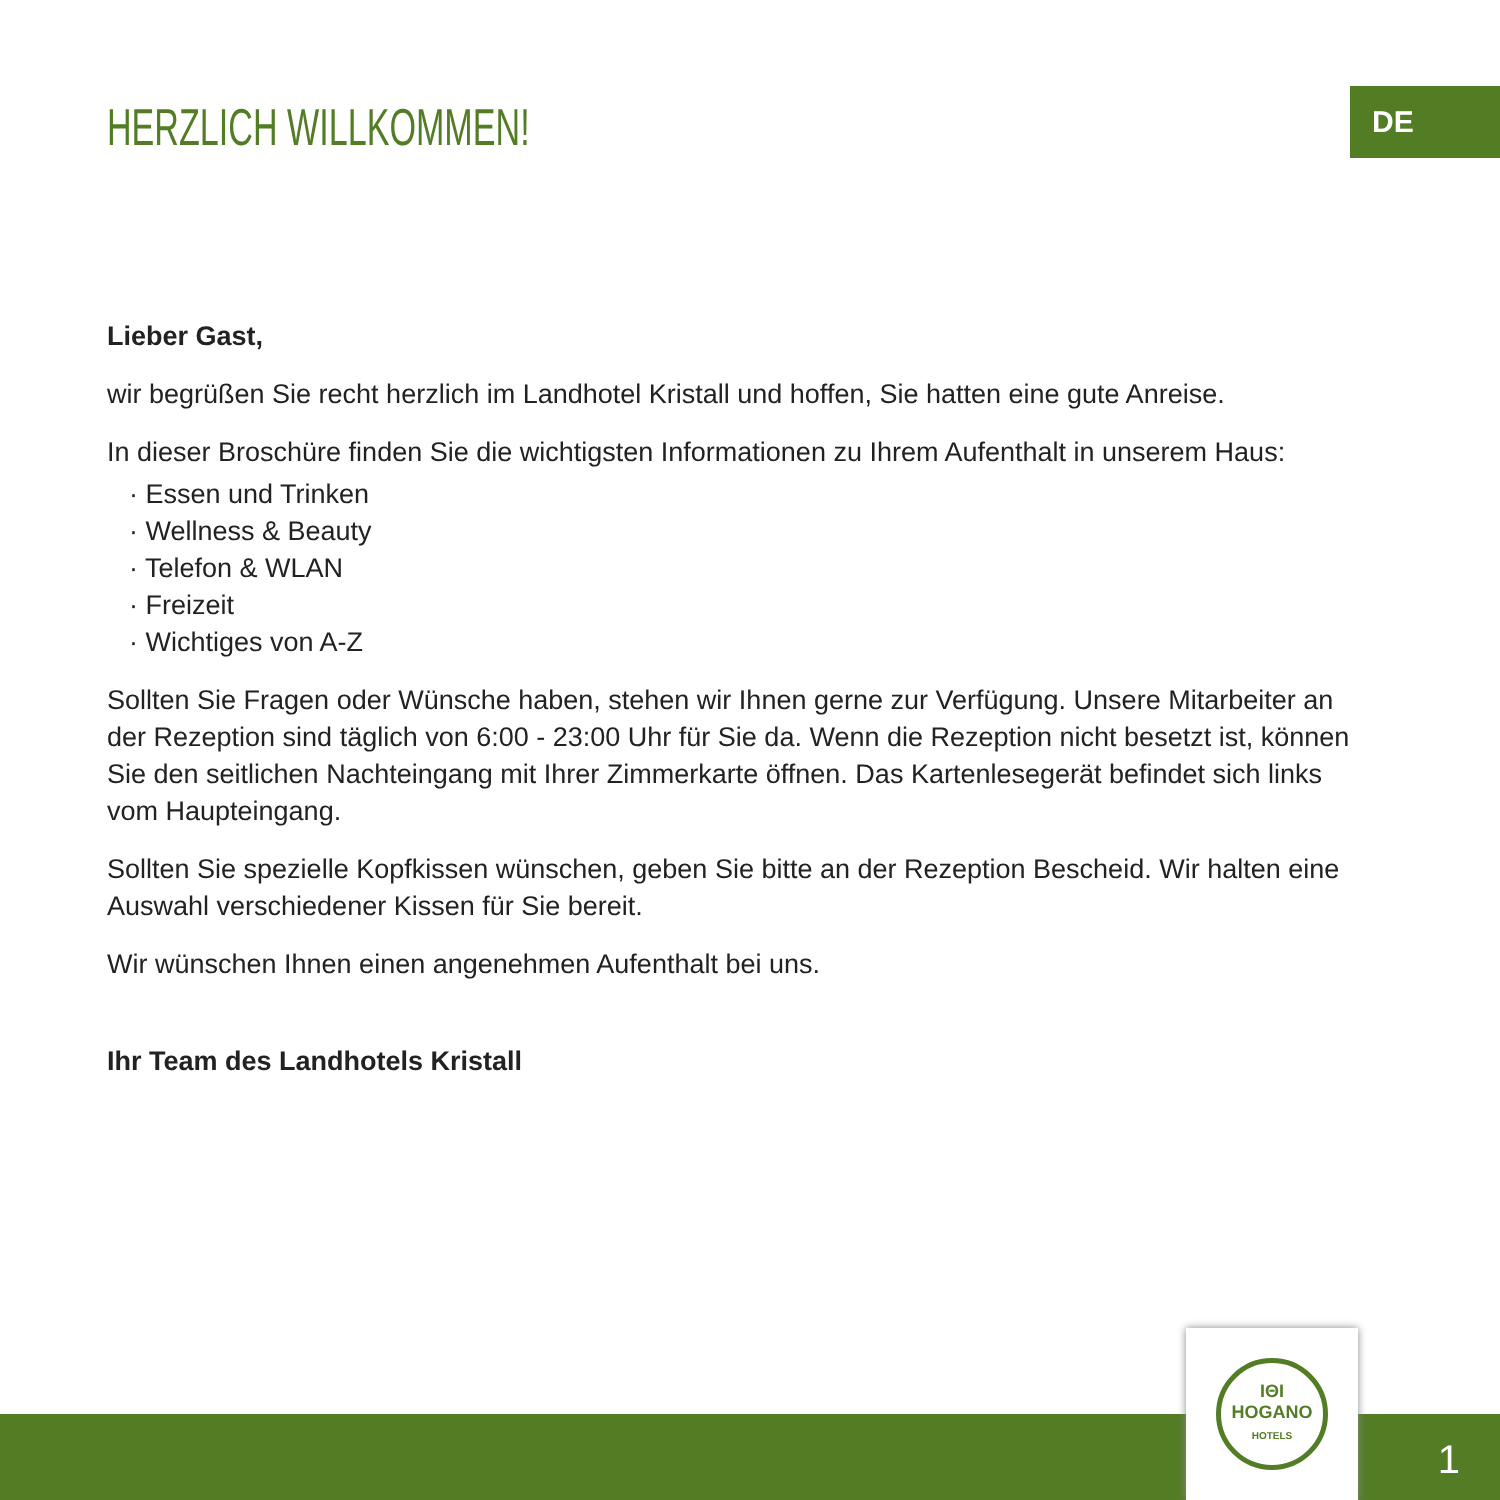HERZLICH WILLKOMMEN!
DE
Lieber Gast,
wir begrüßen Sie recht herzlich im Landhotel Kristall und hoffen, Sie hatten eine gute Anreise.
In dieser Broschüre finden Sie die wichtigsten Informationen zu Ihrem Aufenthalt in unserem Haus:
· Essen und Trinken
· Wellness & Beauty
· Telefon & WLAN
· Freizeit
· Wichtiges von A-Z
Sollten Sie Fragen oder Wünsche haben, stehen wir Ihnen gerne zur Verfügung. Unsere Mitarbeiter an der Rezeption sind täglich von 6:00 - 23:00 Uhr für Sie da. Wenn die Rezeption nicht besetzt ist, können Sie den seitlichen Nachteingang mit Ihrer Zimmerkarte öffnen. Das Kartenlesegerät befindet sich links vom Haup­teingang.
Sollten Sie spezielle Kopfkissen wünschen, geben Sie bitte an der Rezeption Bescheid. Wir halten eine Aus­wahl verschiedener Kissen für Sie bereit.
Wir wünschen Ihnen einen angenehmen Aufenthalt bei uns.
Ihr Team des Landhotels Kristall
IΘI
HOGANO
HOTELS
1